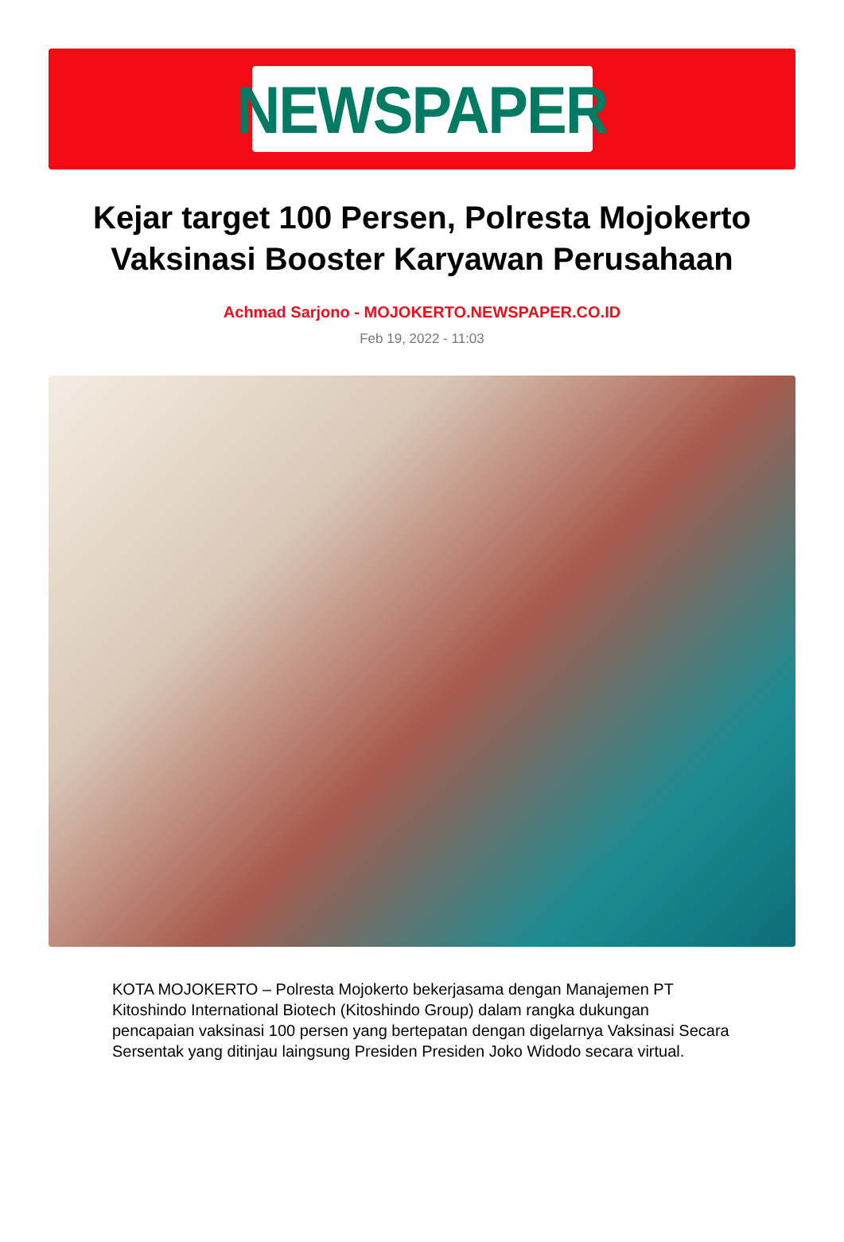NEWSPAPER
Kejar target 100 Persen, Polresta Mojokerto Vaksinasi Booster Karyawan Perusahaan
Achmad Sarjono - MOJOKERTO.NEWSPAPER.CO.ID
Feb 19, 2022 - 11:03
KOTA MOJOKERTO – Polresta Mojokerto bekerjasama dengan Manajemen PT Kitoshindo International Biotech (Kitoshindo Group) dalam rangka dukungan pencapaian vaksinasi 100 persen yang bertepatan dengan digelarnya Vaksinasi Secara Sersentak yang ditinjau laingsung Presiden Presiden Joko Widodo secara virtual.